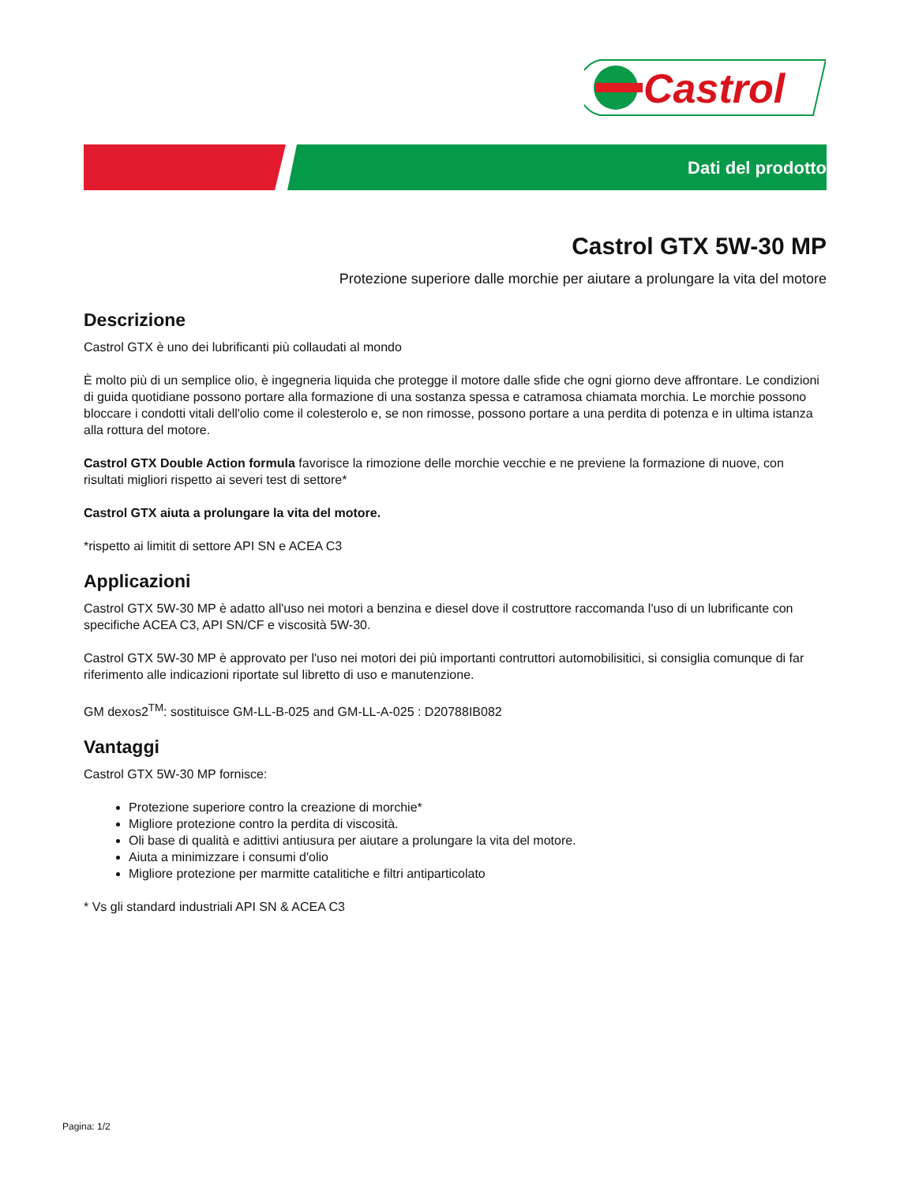Castrol
Dati del prodotto
Castrol GTX 5W-30 MP
Protezione superiore dalle morchie per aiutare a prolungare la vita del motore
Descrizione
Castrol GTX è uno dei lubrificanti più collaudati al mondo
È molto più di un semplice olio, è ingegneria liquida che protegge il motore dalle sfide che ogni giorno deve affrontare. Le condizioni di guida quotidiane possono portare alla formazione di una sostanza spessa e catramosa chiamata morchia. Le morchie possono bloccare i condotti vitali dell'olio come il colesterolo e, se non rimosse, possono portare a una perdita di potenza e in ultima istanza alla rottura del motore.
Castrol GTX Double Action formula favorisce la rimozione delle morchie vecchie e ne previene la formazione di nuove, con risultati migliori rispetto ai severi test di settore*
Castrol GTX aiuta a prolungare la vita del motore.
*rispetto ai limitit di settore API SN e ACEA C3
Applicazioni
Castrol GTX 5W-30 MP è adatto all'uso nei motori a benzina e diesel dove il costruttore raccomanda l'uso di un lubrificante con specifiche ACEA C3, API SN/CF e viscosità 5W-30.
Castrol GTX 5W-30 MP è approvato per l'uso nei motori dei più importanti contruttori automobilisitici, si consiglia comunque di far riferimento alle indicazioni riportate sul libretto di uso e manutenzione.
GM dexos2<sup>TM</sup>: sostituisce GM-LL-B-025 and GM-LL-A-025 : D20788IB082
Vantaggi
Castrol GTX 5W-30 MP fornisce:
Protezione superiore contro la creazione di morchie*
Migliore protezione contro la perdita di viscosità.
Oli base di qualità e adittivi antiusura per aiutare a prolungare la vita del motore.
Aiuta a minimizzare i consumi d'olio
Migliore protezione per marmitte catalitiche e filtri antiparticolato
* Vs gli standard industriali API SN & ACEA C3
Pagina: 1/2